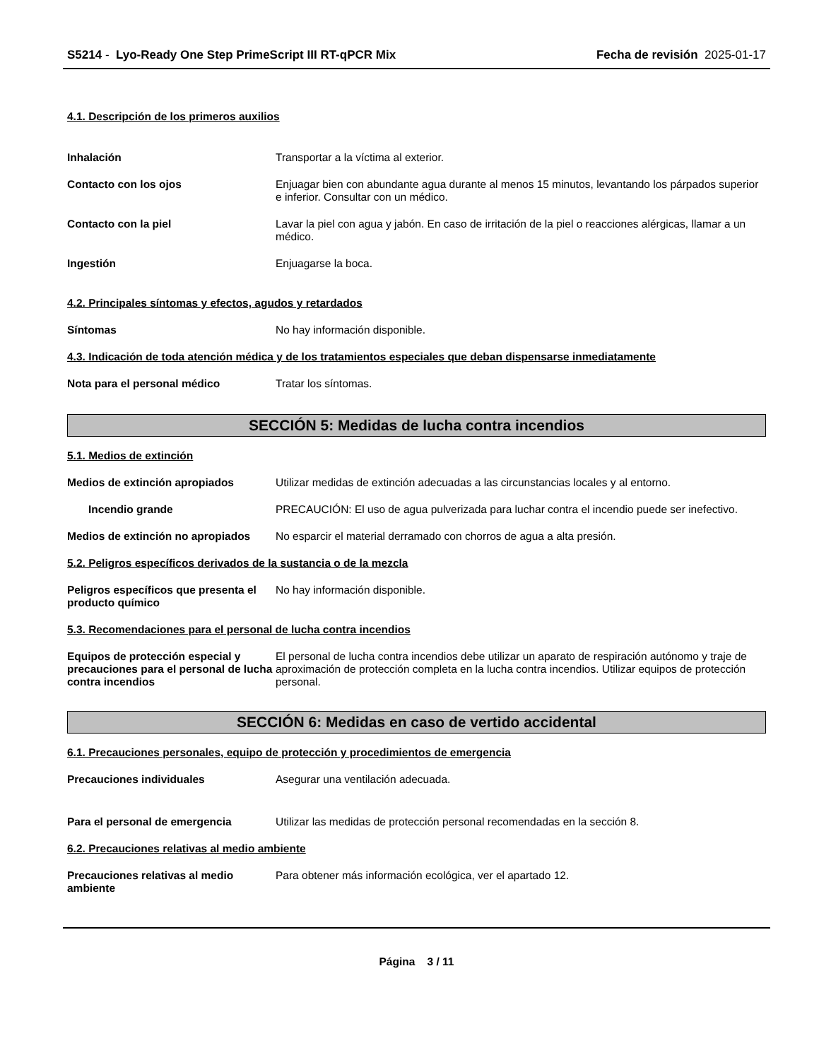S5214 - Lyo-Ready One Step PrimeScript III RT-qPCR Mix
Fecha de revisión 2025-01-17
4.1. Descripción de los primeros auxilios
Inhalación Transportar a la víctima al exterior.
Contacto con los ojos Enjuagar bien con abundante agua durante al menos 15 minutos, levantando los párpados superior e inferior. Consultar con un médico.
Contacto con la piel Lavar la piel con agua y jabón. En caso de irritación de la piel o reacciones alérgicas, llamar a un médico.
Ingestión Enjuagarse la boca.
4.2. Principales síntomas y efectos, agudos y retardados
Síntomas No hay información disponible.
4.3. Indicación de toda atención médica y de los tratamientos especiales que deban dispensarse inmediatamente
Nota para el personal médico Tratar los síntomas.
SECCIÓN 5: Medidas de lucha contra incendios
5.1. Medios de extinción
Medios de extinción apropiados Utilizar medidas de extinción adecuadas a las circunstancias locales y al entorno.
Incendio grande PRECAUCIÓN: El uso de agua pulverizada para luchar contra el incendio puede ser inefectivo.
Medios de extinción no apropiados
No esparcir el material derramado con chorros de agua a alta presión.
5.2. Peligros específicos derivados de la sustancia o de la mezcla
Peligros específicos que presenta el producto químico
No hay información disponible.
5.3. Recomendaciones para el personal de lucha contra incendios
Equipos de protección especial y precauciones para el personal de lucha contra incendios
El personal de lucha contra incendios debe utilizar un aparato de respiración autónomo y traje de aproximación de protección completa en la lucha contra incendios. Utilizar equipos de protección personal.
SECCIÓN 6: Medidas en caso de vertido accidental
6.1. Precauciones personales, equipo de protección y procedimientos de emergencia
Precauciones individuales Asegurar una ventilación adecuada.
Para el personal de emergencia Utilizar las medidas de protección personal recomendadas en la sección 8.
6.2. Precauciones relativas al medio ambiente
Precauciones relativas al medio ambiente
Para obtener más información ecológica, ver el apartado 12.
Página 3 / 11